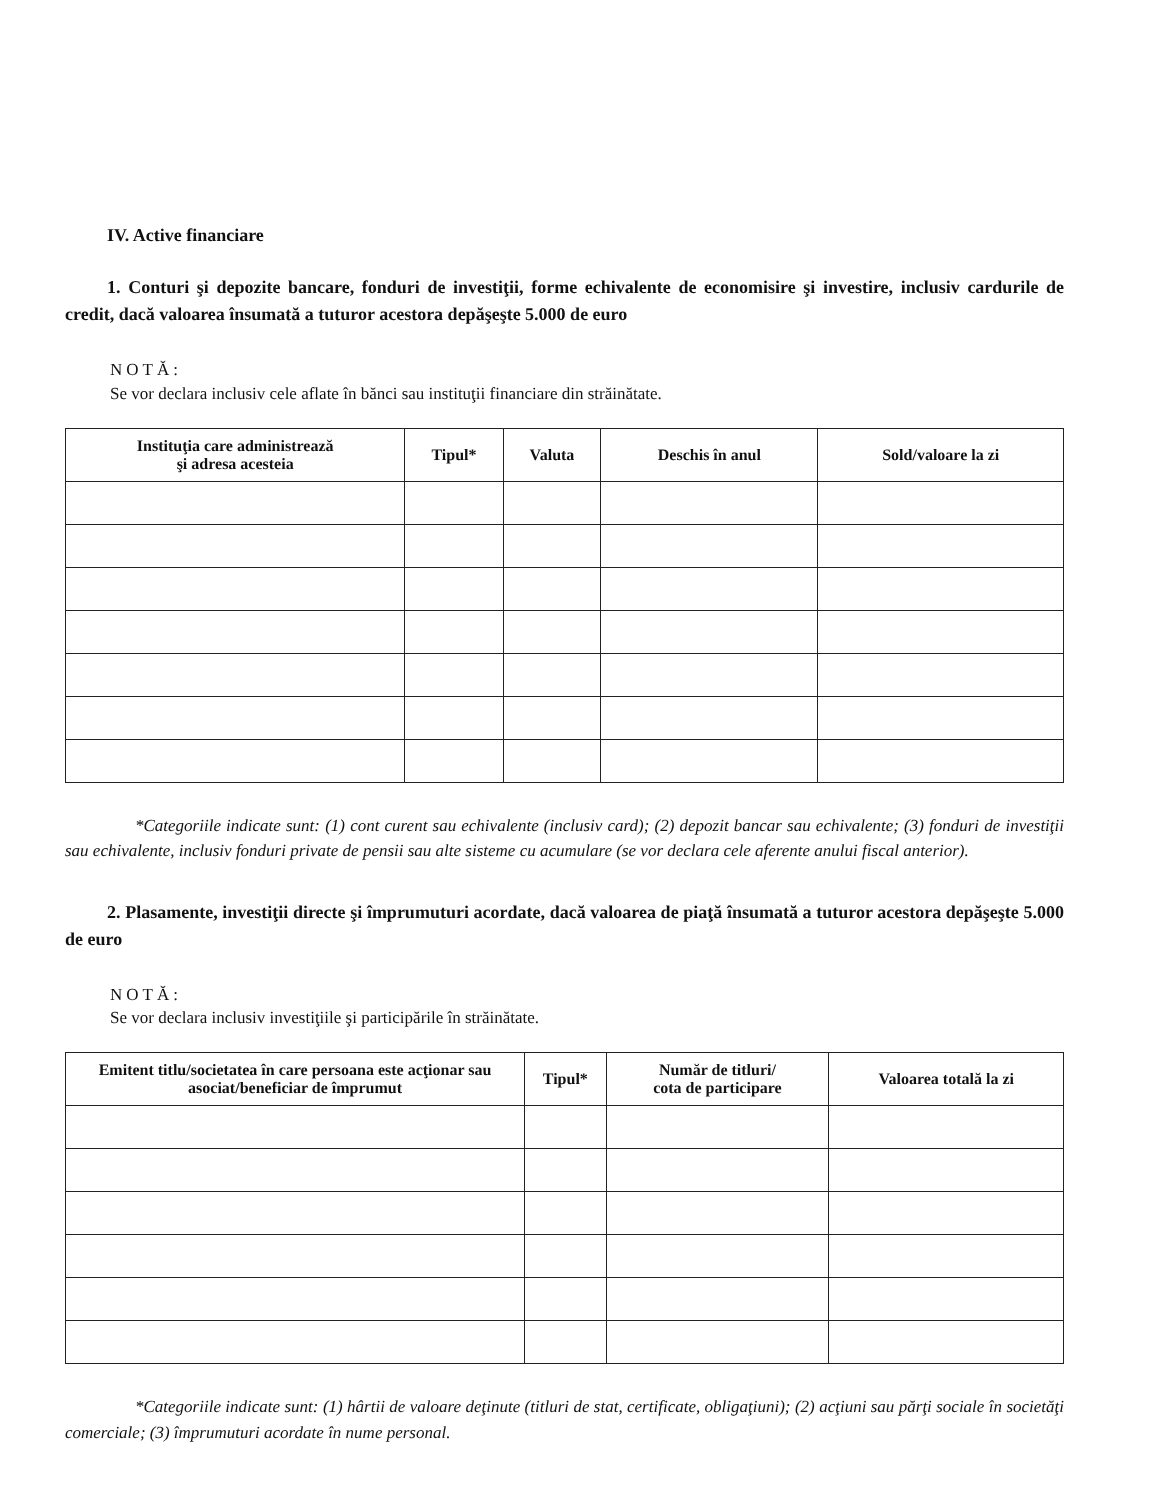IV. Active financiare
1. Conturi şi depozite bancare, fonduri de investiţii, forme echivalente de economisire şi investire, inclusiv cardurile de credit, dacă valoarea însumată a tuturor acestora depăşeşte 5.000 de euro
NOTĂ:
Se vor declara inclusiv cele aflate în bănci sau instituţii financiare din străinătate.
| Instituţia care administrează şi adresa acesteia | Tipul* | Valuta | Deschis în anul | Sold/valoare la zi |
| --- | --- | --- | --- | --- |
*Categoriile indicate sunt: (1) cont curent sau echivalente (inclusiv card); (2) depozit bancar sau echivalente; (3) fonduri de investiţii sau echivalente, inclusiv fonduri private de pensii sau alte sisteme cu acumulare (se vor declara cele aferente anului fiscal anterior).
2. Plasamente, investiţii directe şi împrumuturi acordate, dacă valoarea de piaţă însumată a tuturor acestora depăşeşte 5.000 de euro
NOTĂ:
Se vor declara inclusiv investiţiile şi participările în străinătate.
| Emitent titlu/societatea în care persoana este acţionar sau asociat/beneficiar de împrumut | Tipul* | Număr de titluri/ cota de participare | Valoarea totală la zi |
| --- | --- | --- | --- |
*Categoriile indicate sunt: (1) hârtii de valoare deţinute (titluri de stat, certificate, obligaţiuni); (2) acţiuni sau părţi sociale în societăţi comerciale; (3) împrumuturi acordate în nume personal.